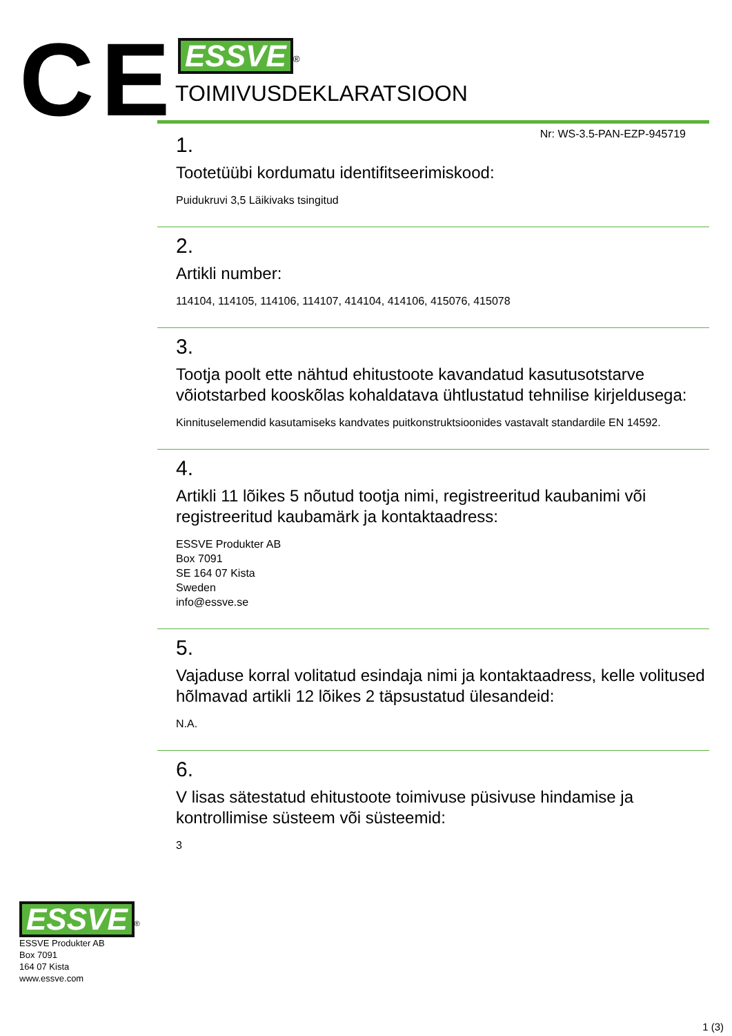CE
ESSVE<sup>®</sup>
TOIMIVUSDEKLARATSIOON
Nr: WS-3.5-PAN-EZP-945719
1.
Tootetüübi kordumatu identifitseerimiskood:
Puidukruvi 3,5 Läikivaks tsingitud
2.
Artikli number:
114104, 114105, 114106, 114107, 414104, 414106, 415076, 415078
3.
Tootja poolt ette nähtud ehitustoote kavandatud kasutusotstarve võiotstarbed kooskõlas kohaldatava ühtlustatud tehnilise kirjeldusega:
Kinnituselemendid kasutamiseks kandvates puitkonstruktsioonides vastavalt standardile EN 14592.
4.
Artikli 11 lõikes 5 nõutud tootja nimi, registreeritud kaubanimi või registreeritud kaubamärk ja kontaktaadress:
ESSVE Produkter AB
Box 7091
SE 164 07 Kista
Sweden
info@essve.se
5.
Vajaduse korral volitatud esindaja nimi ja kontaktaadress, kelle volitused hõlmavad artikli 12 lõikes 2 täpsustatud ülesandeid:
N.A.
6.
V lisas sätestatud ehitustoote toimivuse püsivuse hindamise ja kontrollimise süsteem või süsteemid:
3
ESSVE<sup>®</sup>
ESSVE Produkter AB
Box 7091
164 07 Kista
www.essve.com
1 (3)